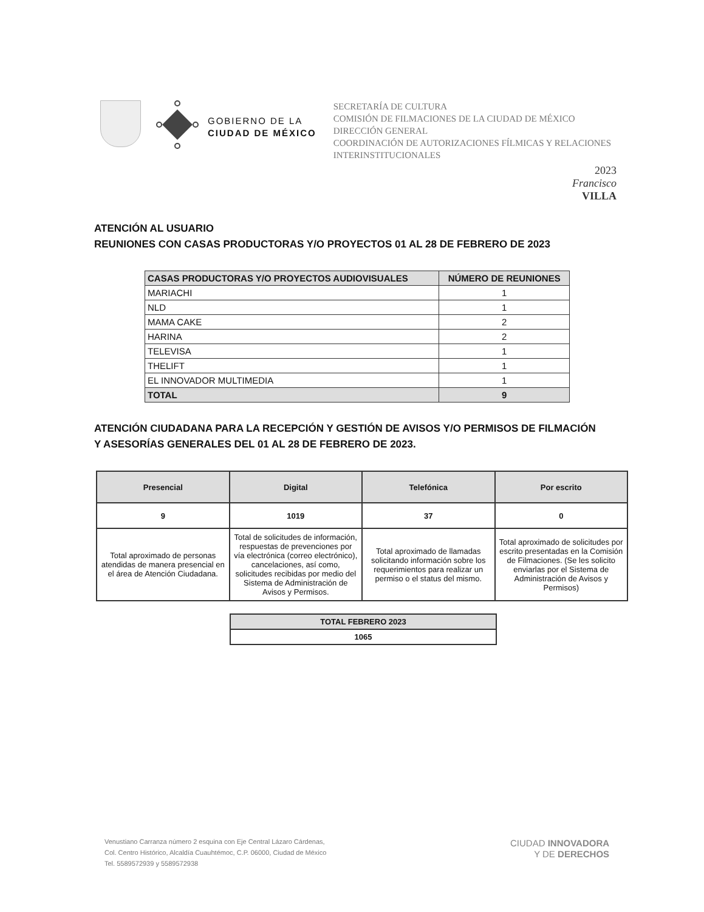GOBIERNO DE LA
CIUDAD DE MÉXICO
SECRETARÍA DE CULTURA
COMISIÓN DE FILMACIONES DE LA CIUDAD DE MÉXICO
DIRECCIÓN GENERAL
COORDINACIÓN DE AUTORIZACIONES FÍLMICAS Y RELACIONES INTERINSTITUCIONALES
2023
Francisco
VILLA
ATENCIÓN AL USUARIO
REUNIONES CON CASAS PRODUCTORAS Y/O PROYECTOS 01 AL 28 DE FEBRERO DE 2023
| CASAS PRODUCTORAS Y/O PROYECTOS AUDIOVISUALES | NÚMERO DE REUNIONES |
| --- | --- |
| MARIACHI | 1 |
| NLD | 1 |
| MAMA CAKE | 2 |
| HARINA | 2 |
| TELEVISA | 1 |
| THELIFT | 1 |
| EL INNOVADOR MULTIMEDIA | 1 |
| TOTAL | 9 |
ATENCIÓN CIUDADANA PARA LA RECEPCIÓN Y GESTIÓN DE AVISOS Y/O PERMISOS DE FILMACIÓN
Y ASESORÍAS GENERALES DEL 01 AL 28 DE FEBRERO DE 2023.
| Presencial | Digital | Telefónica | Por escrito |
| --- | --- | --- | --- |
| 9 | 1019 | 37 | 0 |
| Total aproximado de personas atendidas de manera presencial en el área de Atención Ciudadana. | Total de solicitudes de información, respuestas de prevenciones por vía electrónica (correo electrónico), cancelaciones, así como, solicitudes recibidas por medio del Sistema de Administración de Avisos y Permisos. | Total aproximado de llamadas solicitando información sobre los requerimientos para realizar un permiso o el status del mismo. | Total aproximado de solicitudes por escrito presentadas en la Comisión de Filmaciones. (Se les solicito enviarlas por el Sistema de Administración de Avisos y Permisos) |
| TOTAL FEBRERO 2023 |
| --- |
| 1065 |
Venustiano Carranza número 2 esquina con Eje Central Lázaro Cárdenas,
Col. Centro Histórico, Alcaldía Cuauhtémoc, C.P. 06000, Ciudad de México
Tel. 5589572939 y 5589572938
CIUDAD INNOVADORA
Y DE DERECHOS